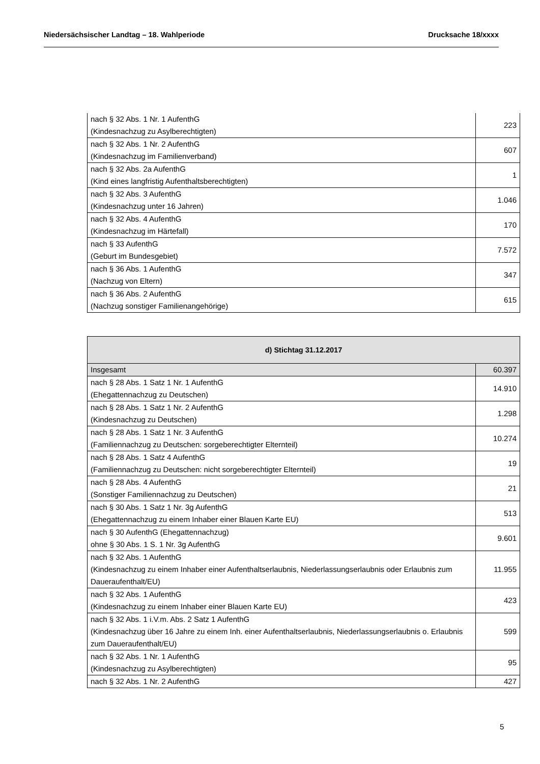Niedersächsischer Landtag – 18. Wahlperiode Drucksache 18/xxxx
| nach § 32 Abs. 1 Nr. 1 AufenthG (Kindesnachzug zu Asylberechtigten) | 223 |
| nach § 32 Abs. 1 Nr. 2 AufenthG (Kindesnachzug im Familienverband) | 607 |
| nach § 32 Abs. 2a AufenthG (Kind eines langfristig Aufenthaltsberechtigten) | 1 |
| nach § 32 Abs. 3 AufenthG (Kindesnachzug unter 16 Jahren) | 1.046 |
| nach § 32 Abs. 4 AufenthG (Kindesnachzug im Härtefall) | 170 |
| nach § 33 AufenthG (Geburt im Bundesgebiet) | 7.572 |
| nach § 36 Abs. 1 AufenthG (Nachzug von Eltern) | 347 |
| nach § 36 Abs. 2 AufenthG (Nachzug sonstiger Familienangehörige) | 615 |
| d) Stichtag 31.12.2017 | |
| --- | --- |
| Insgesamt | 60.397 |
| nach § 28 Abs. 1 Satz 1 Nr. 1 AufenthG (Ehegattennachzug zu Deutschen) | 14.910 |
| nach § 28 Abs. 1 Satz 1 Nr. 2 AufenthG (Kindesnachzug zu Deutschen) | 1.298 |
| nach § 28 Abs. 1 Satz 1 Nr. 3 AufenthG (Familiennachzug zu Deutschen: sorgeberechtigter Elternteil) | 10.274 |
| nach § 28 Abs. 1 Satz 4 AufenthG (Familiennachzug zu Deutschen: nicht sorgeberechtigter Elternteil) | 19 |
| nach § 28 Abs. 4 AufenthG (Sonstiger Familiennachzug zu Deutschen) | 21 |
| nach § 30 Abs. 1 Satz 1 Nr. 3g AufenthG (Ehegattennachzug zu einem Inhaber einer Blauen Karte EU) | 513 |
| nach § 30 AufenthG (Ehegattennachzug) ohne § 30 Abs. 1 S. 1 Nr. 3g AufenthG | 9.601 |
| nach § 32 Abs. 1 AufenthG (Kindesnachzug zu einem Inhaber einer Aufenthaltserlaubnis, Niederlassungserlaubnis oder Erlaubnis zum Daueraufenthalt/EU) | 11.955 |
| nach § 32 Abs. 1 AufenthG (Kindesnachzug zu einem Inhaber einer Blauen Karte EU) | 423 |
| nach § 32 Abs. 1 i.V.m. Abs. 2 Satz 1 AufenthG (Kindesnachzug über 16 Jahre zu einem Inh. einer Aufenthaltserlaubnis, Niederlassungserlaubnis o. Erlaubnis zum Daueraufenthalt/EU) | 599 |
| nach § 32 Abs. 1 Nr. 1 AufenthG (Kindesnachzug zu Asylberechtigten) | 95 |
| nach § 32 Abs. 1 Nr. 2 AufenthG | 427 |
5